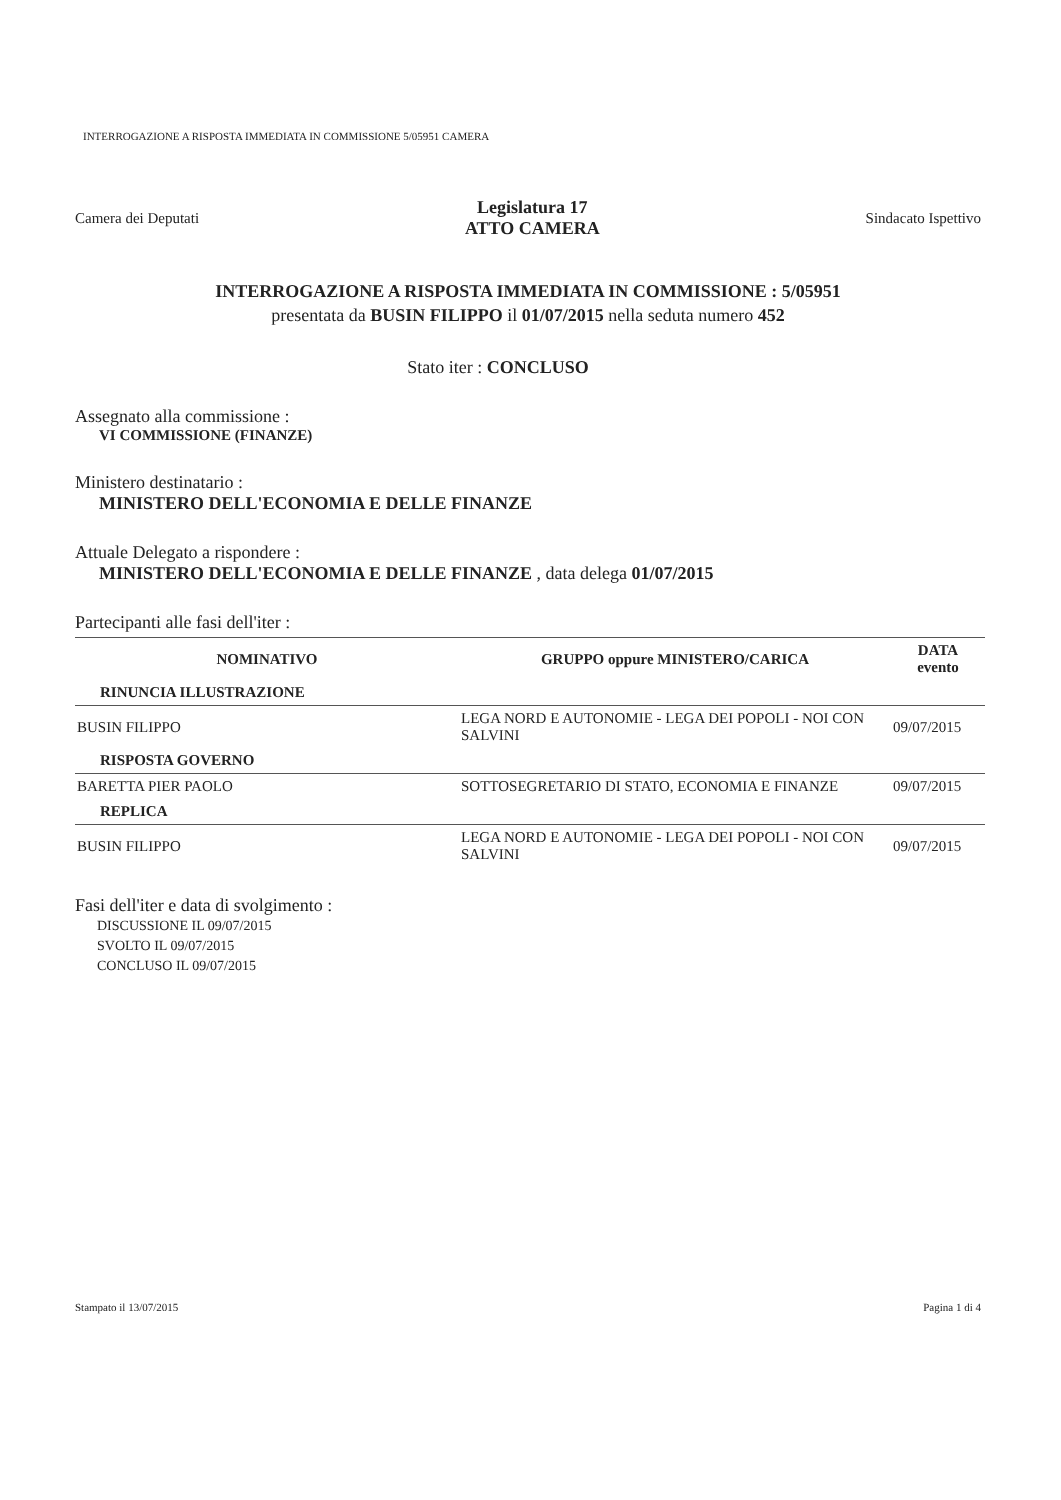INTERROGAZIONE A RISPOSTA IMMEDIATA IN COMMISSIONE 5/05951 CAMERA
Camera dei Deputati
Legislatura 17
ATTO CAMERA
Sindacato Ispettivo
INTERROGAZIONE A RISPOSTA IMMEDIATA IN COMMISSIONE : 5/05951
presentata da BUSIN FILIPPO il 01/07/2015 nella seduta numero 452
Stato iter : CONCLUSO
Assegnato alla commissione :
VI COMMISSIONE (FINANZE)
Ministero destinatario :
MINISTERO DELL'ECONOMIA E DELLE FINANZE
Attuale Delegato a rispondere :
MINISTERO DELL'ECONOMIA E DELLE FINANZE , data delega 01/07/2015
Partecipanti alle fasi dell'iter :
| NOMINATIVO | GRUPPO oppure MINISTERO/CARICA | DATA evento |
| --- | --- | --- |
| RINUNCIA ILLUSTRAZIONE | | |
| BUSIN FILIPPO | LEGA NORD E AUTONOMIE - LEGA DEI POPOLI - NOI CON SALVINI | 09/07/2015 |
| RISPOSTA GOVERNO | | |
| BARETTA PIER PAOLO | SOTTOSEGRETARIO DI STATO, ECONOMIA E FINANZE | 09/07/2015 |
| REPLICA | | |
| BUSIN FILIPPO | LEGA NORD E AUTONOMIE - LEGA DEI POPOLI - NOI CON SALVINI | 09/07/2015 |
Fasi dell'iter e data di svolgimento :
DISCUSSIONE IL 09/07/2015
SVOLTO IL 09/07/2015
CONCLUSO IL 09/07/2015
Stampato il 13/07/2015 Pagina 1 di 4